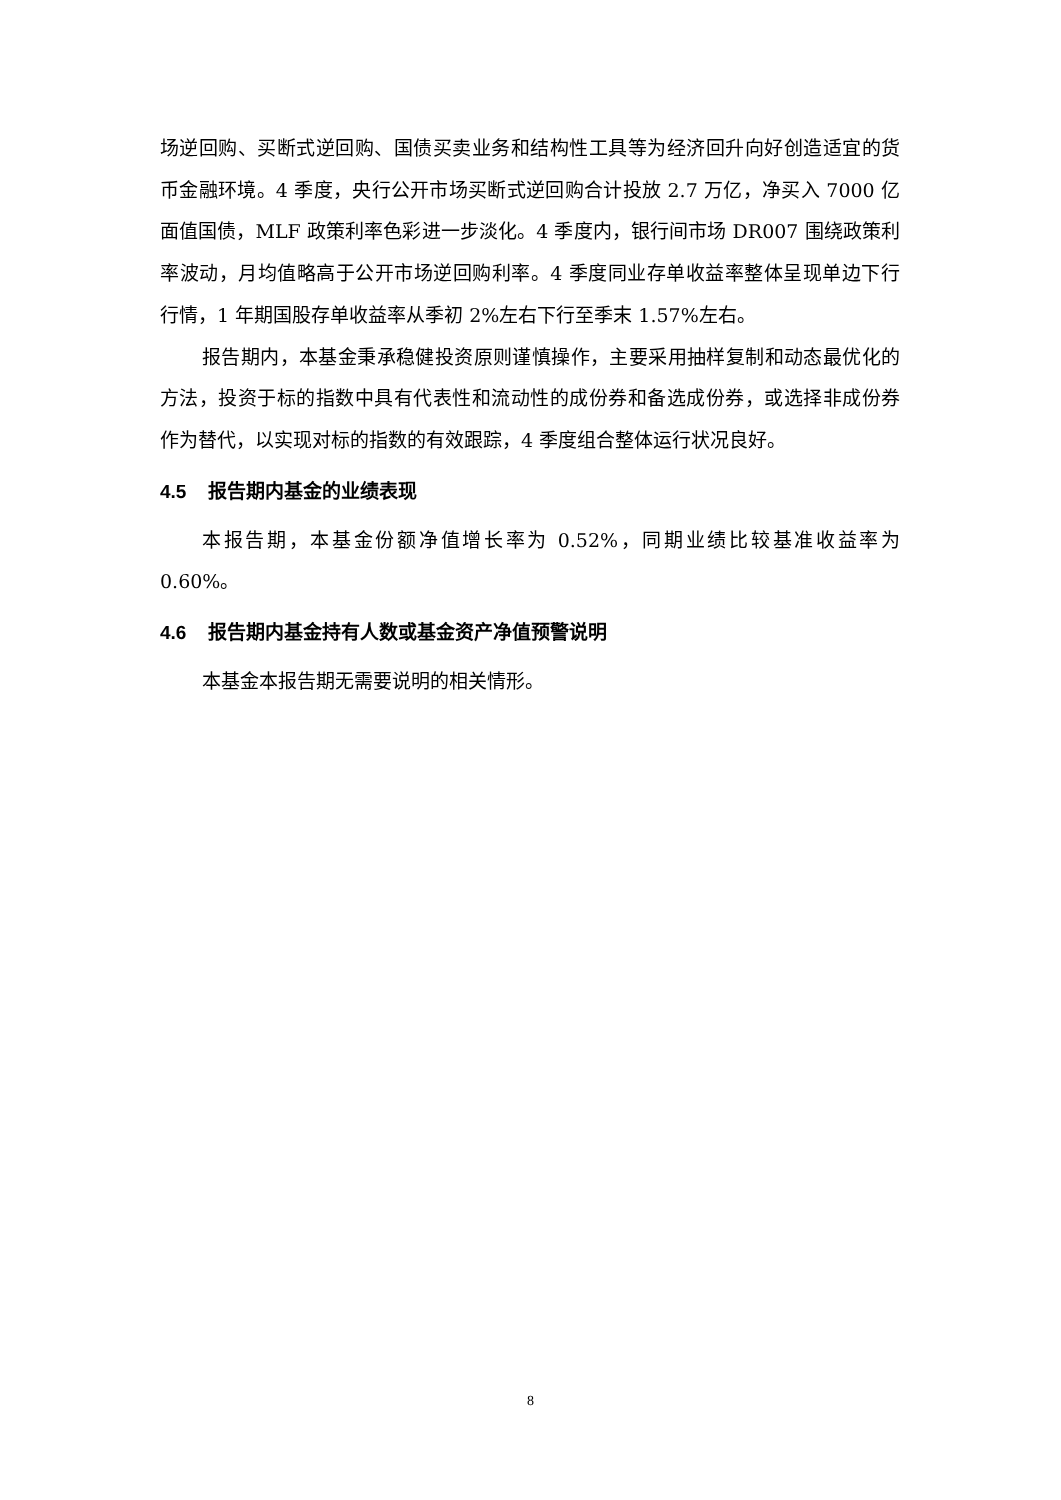场逆回购、买断式逆回购、国债买卖业务和结构性工具等为经济回升向好创造适宜的货币金融环境。4 季度，央行公开市场买断式逆回购合计投放 2.7 万亿，净买入 7000 亿面值国债，MLF 政策利率色彩进一步淡化。4 季度内，银行间市场 DR007 围绕政策利率波动，月均值略高于公开市场逆回购利率。4 季度同业存单收益率整体呈现单边下行行情，1 年期国股存单收益率从季初 2%左右下行至季末 1.57%左右。
报告期内，本基金秉承稳健投资原则谨慎操作，主要采用抽样复制和动态最优化的方法，投资于标的指数中具有代表性和流动性的成份券和备选成份券，或选择非成份券作为替代，以实现对标的指数的有效跟踪，4 季度组合整体运行状况良好。
4.5 报告期内基金的业绩表现
本报告期，本基金份额净值增长率为 0.52%，同期业绩比较基准收益率为 0.60%。
4.6 报告期内基金持有人数或基金资产净值预警说明
本基金本报告期无需要说明的相关情形。
8